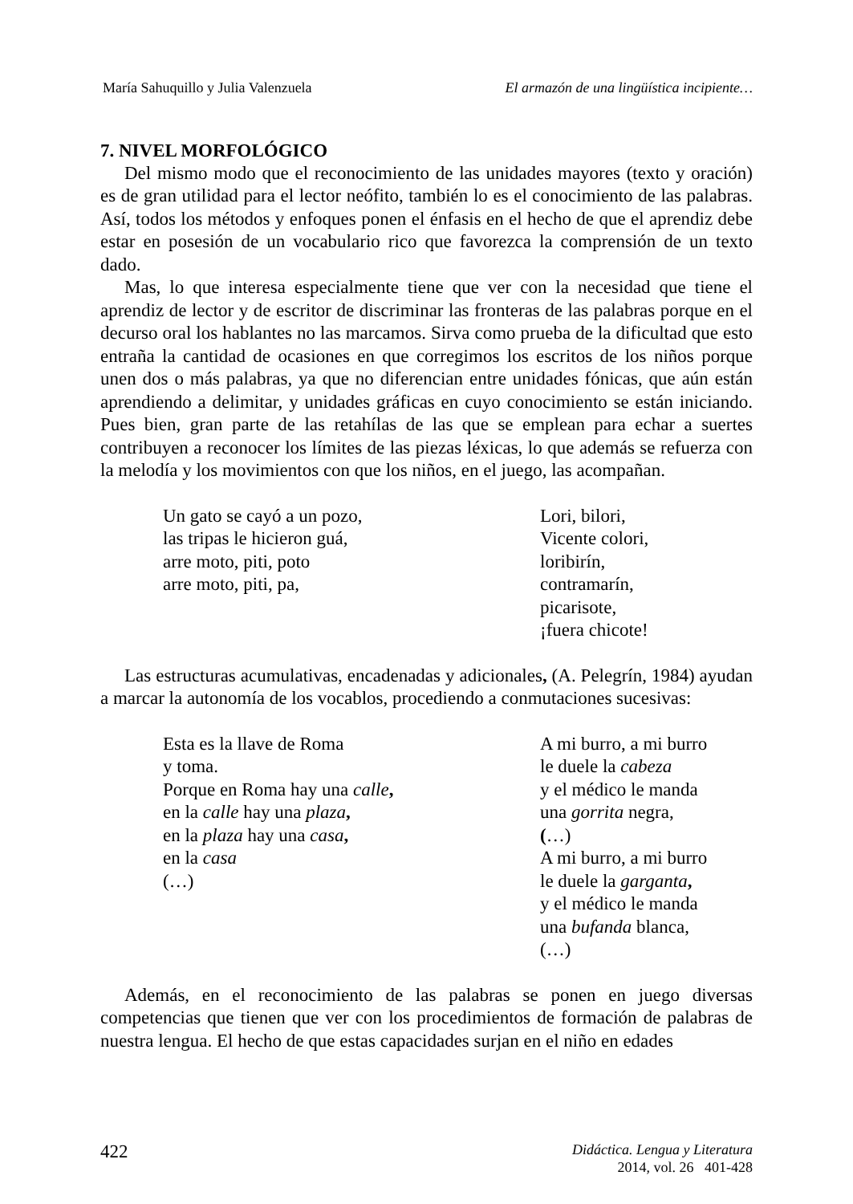María Sahuquillo y Julia Valenzuela El armazón de una lingüística incipiente…
7. NIVEL MORFOLÓGICO
Del mismo modo que el reconocimiento de las unidades mayores (texto y oración) es de gran utilidad para el lector neófito, también lo es el conocimiento de las palabras. Así, todos los métodos y enfoques ponen el énfasis en el hecho de que el aprendiz debe estar en posesión de un vocabulario rico que favorezca la comprensión de un texto dado.
Mas, lo que interesa especialmente tiene que ver con la necesidad que tiene el aprendiz de lector y de escritor de discriminar las fronteras de las palabras porque en el decurso oral los hablantes no las marcamos. Sirva como prueba de la dificultad que esto entraña la cantidad de ocasiones en que corregimos los escritos de los niños porque unen dos o más palabras, ya que no diferencian entre unidades fónicas, que aún están aprendiendo a delimitar, y unidades gráficas en cuyo conocimiento se están iniciando. Pues bien, gran parte de las retahílas de las que se emplean para echar a suertes contribuyen a reconocer los límites de las piezas léxicas, lo que además se refuerza con la melodía y los movimientos con que los niños, en el juego, las acompañan.
Un gato se cayó a un pozo,
las tripas le hicieron guá,
arre moto, piti, poto
arre moto, piti, pa,
Lori, bilori,
Vicente colori,
loribirín,
contramarín,
picarisote,
¡fuera chicote!
Las estructuras acumulativas, encadenadas y adicionales, (A. Pelegrín, 1984) ayudan a marcar la autonomía de los vocablos, procediendo a conmutaciones sucesivas:
Esta es la llave de Roma
y toma.
Porque en Roma hay una calle,
en la calle hay una plaza,
en la plaza hay una casa,
en la casa
(…)
A mi burro, a mi burro
le duele la cabeza
y el médico le manda
una gorrita negra,
(…)
A mi burro, a mi burro
le duele la garganta,
y el médico le manda
una bufanda blanca,
(…)
Además, en el reconocimiento de las palabras se ponen en juego diversas competencias que tienen que ver con los procedimientos de formación de palabras de nuestra lengua. El hecho de que estas capacidades surjan en el niño en edades
422
Didáctica. Lengua y Literatura
2014, vol. 26 401-428